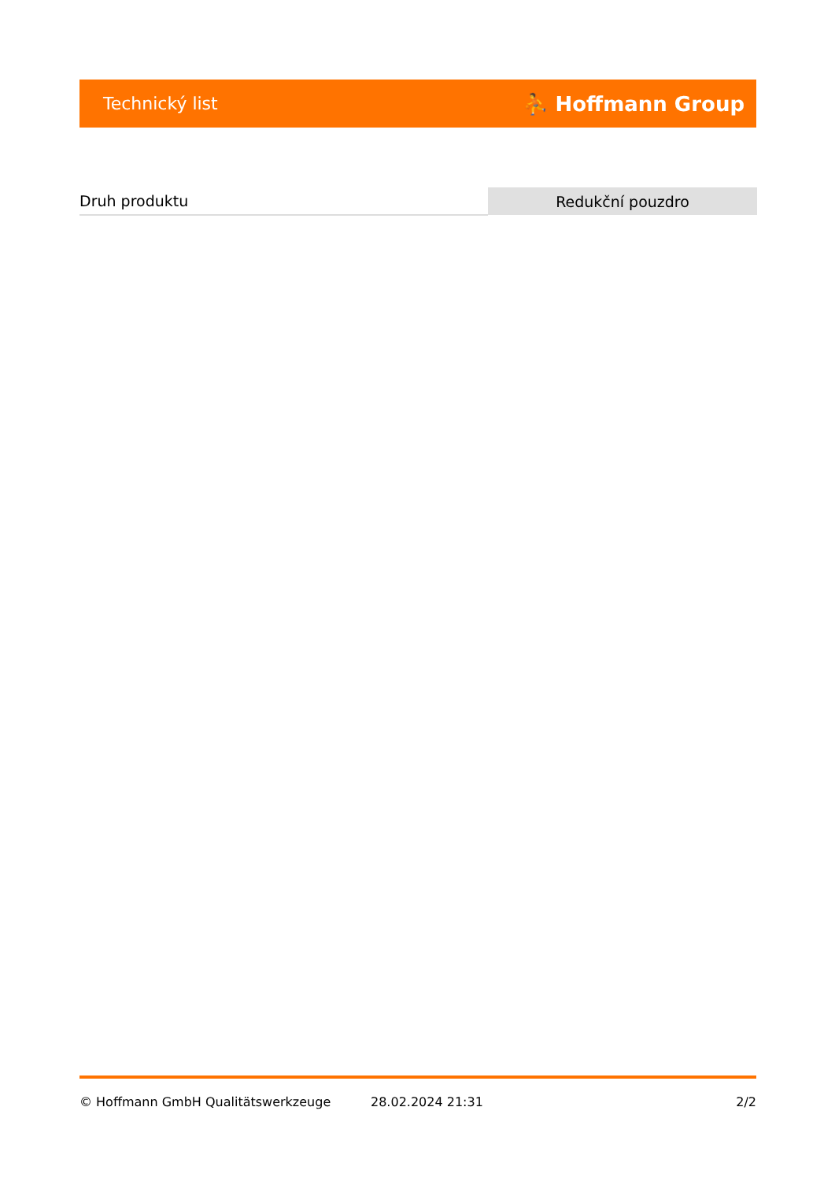Technický list ⛹ Hoffmann Group
| Druh produktu | Redukční pouzdro |
© Hoffmann GmbH Qualitätswerkzeuge 28.02.2024 21:31 2/2